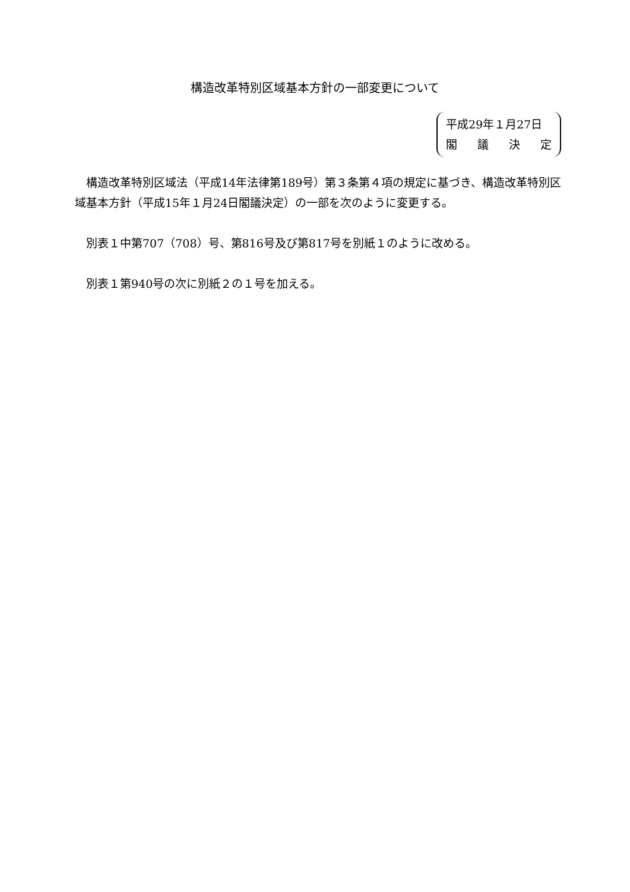構造改革特別区域基本方針の一部変更について
平成29年１月27日
閣議決定
構造改革特別区域法（平成14年法律第189号）第３条第４項の規定に基づき、構造改革特別区域基本方針（平成15年１月24日閣議決定）の一部を次のように変更する。
別表１中第707（708）号、第816号及び第817号を別紙１のように改める。
別表１第940号の次に別紙２の１号を加える。